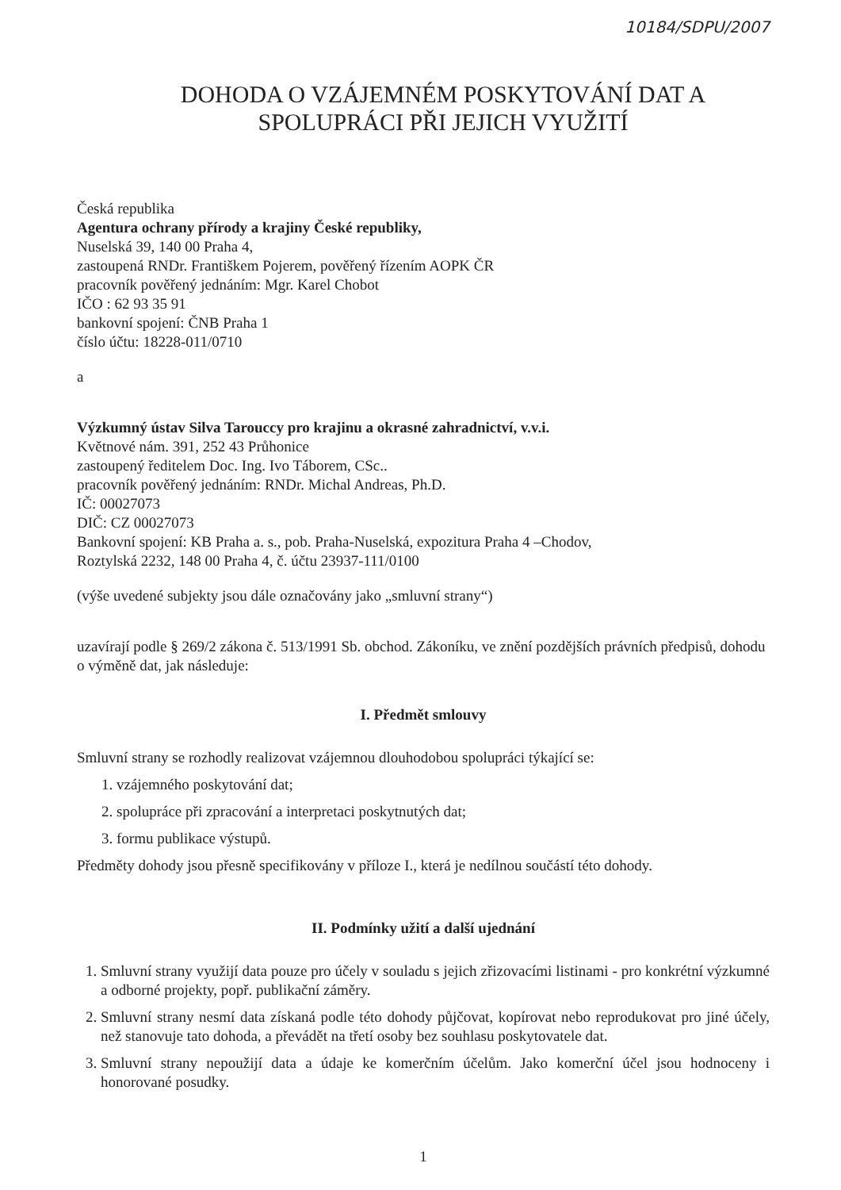10184/SDPU/2007
DOHODA O VZÁJEMNÉM POSKYTOVÁNÍ DAT A
SPOLUPRÁCI PŘI JEJICH VYUŽITÍ
Česká republika
Agentura ochrany přírody a krajiny České republiky,
Nuselská 39, 140 00 Praha 4,
zastoupená RNDr. Františkem Pojerem, pověřený řízením AOPK ČR
pracovník pověřený jednáním: Mgr. Karel Chobot
IČO : 62 93 35 91
bankovní spojení: ČNB Praha 1
číslo účtu: 18228-011/0710
a
Výzkumný ústav Silva Tarouccy pro krajinu a okrasné zahradnictví, v.v.i.
Květnové nám. 391, 252 43 Průhonice
zastoupený ředitelem Doc. Ing. Ivo Táborem, CSc..
pracovník pověřený jednáním: RNDr. Michal Andreas, Ph.D.
IČ: 00027073
DIČ: CZ 00027073
Bankovní spojení: KB Praha a. s., pob. Praha-Nuselská, expozitura Praha 4 –Chodov,
Roztylská 2232, 148 00 Praha 4, č. účtu 23937-111/0100
(výše uvedené subjekty jsou dále označovány jako „smluvní strany“)
uzavírají podle § 269/2 zákona č. 513/1991 Sb. obchod. Zákoníku, ve znění pozdějších právních předpisů, dohodu o výměně dat, jak následuje:
I. Předmět smlouvy
Smluvní strany se rozhodly realizovat vzájemnou dlouhodobou spolupráci týkající se:
1. vzájemného poskytování dat;
2. spolupráce při zpracování a interpretaci poskytnutých dat;
3. formu publikace výstupů.
Předměty dohody jsou přesně specifikovány v příloze I., která je nedílnou součástí této dohody.
II. Podmínky užití a další ujednání
1. Smluvní strany využijí data pouze pro účely v souladu s jejich zřizovacími listinami - pro konkrétní výzkumné a odborné projekty, popř. publikační záměry.
2. Smluvní strany nesmí data získaná podle této dohody půjčovat, kopírovat nebo reprodukovat pro jiné účely, než stanovuje tato dohoda, a převádět na třetí osoby bez souhlasu poskytovatele dat.
3. Smluvní strany nepoužijí data a údaje ke komerčním účelům. Jako komerční účel jsou hodnoceny i honorované posudky.
1